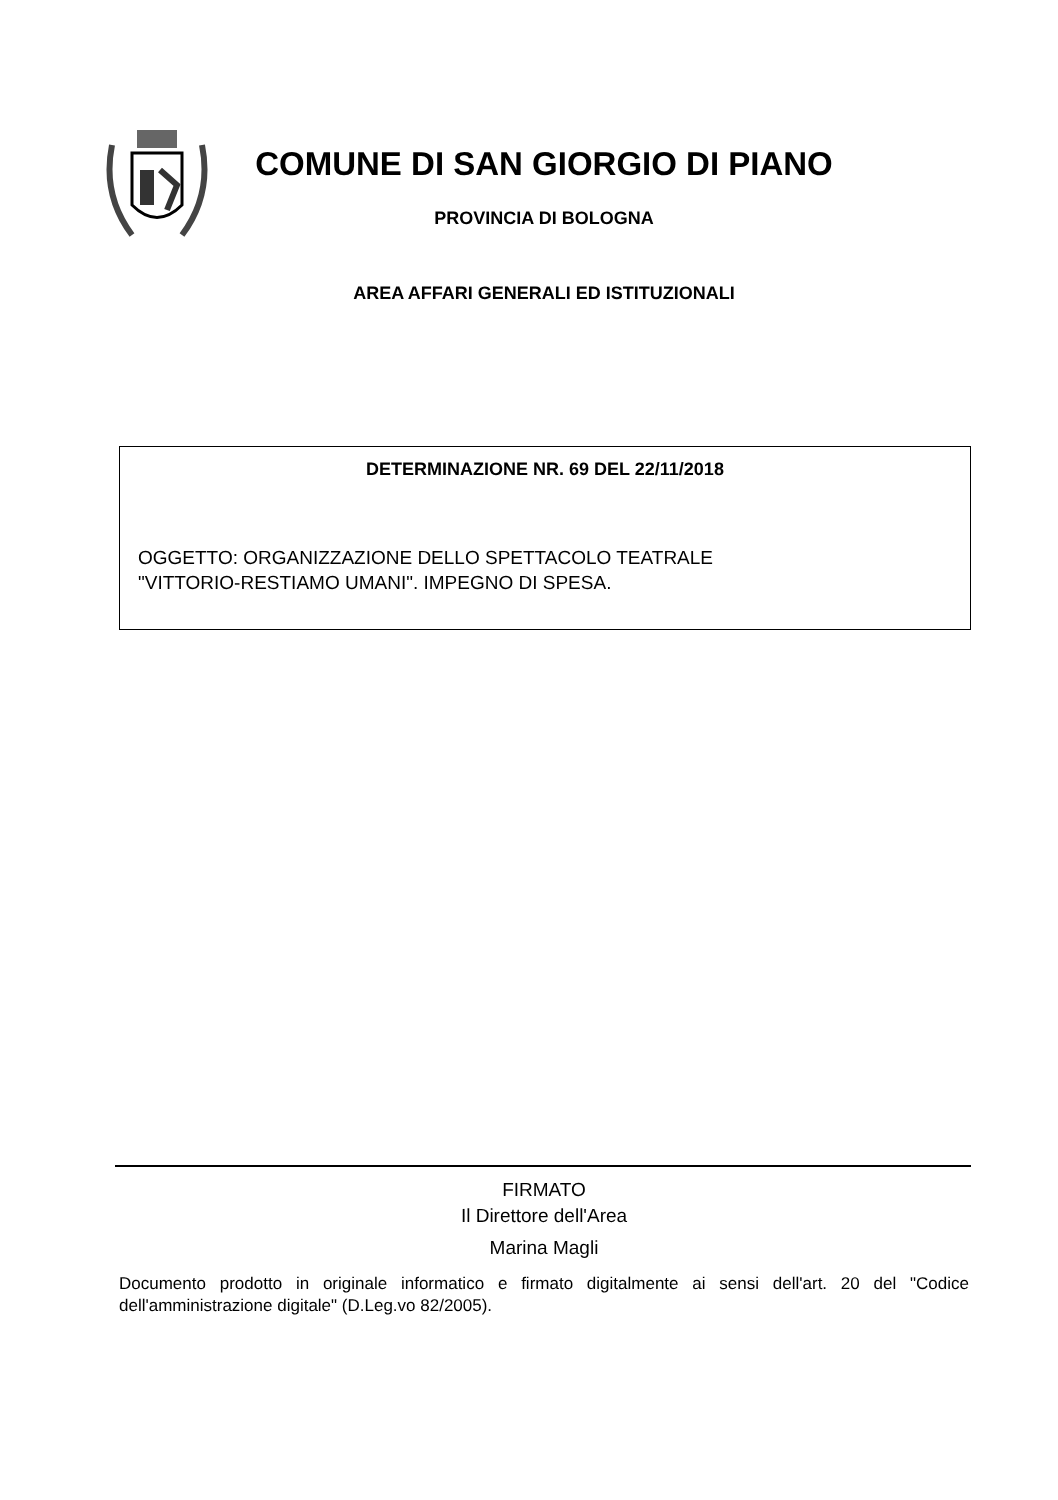COMUNE DI SAN GIORGIO DI PIANO
PROVINCIA DI BOLOGNA
AREA AFFARI GENERALI ED ISTITUZIONALI
DETERMINAZIONE NR. 69 DEL 22/11/2018
OGGETTO: ORGANIZZAZIONE DELLO SPETTACOLO TEATRALE
"VITTORIO-RESTIAMO UMANI". IMPEGNO DI SPESA.
FIRMATO
Il Direttore dell'Area
Marina Magli
Documento prodotto in originale informatico e firmato digitalmente ai sensi dell'art. 20 del "Codice dell'amministrazione digitale" (D.Leg.vo 82/2005).